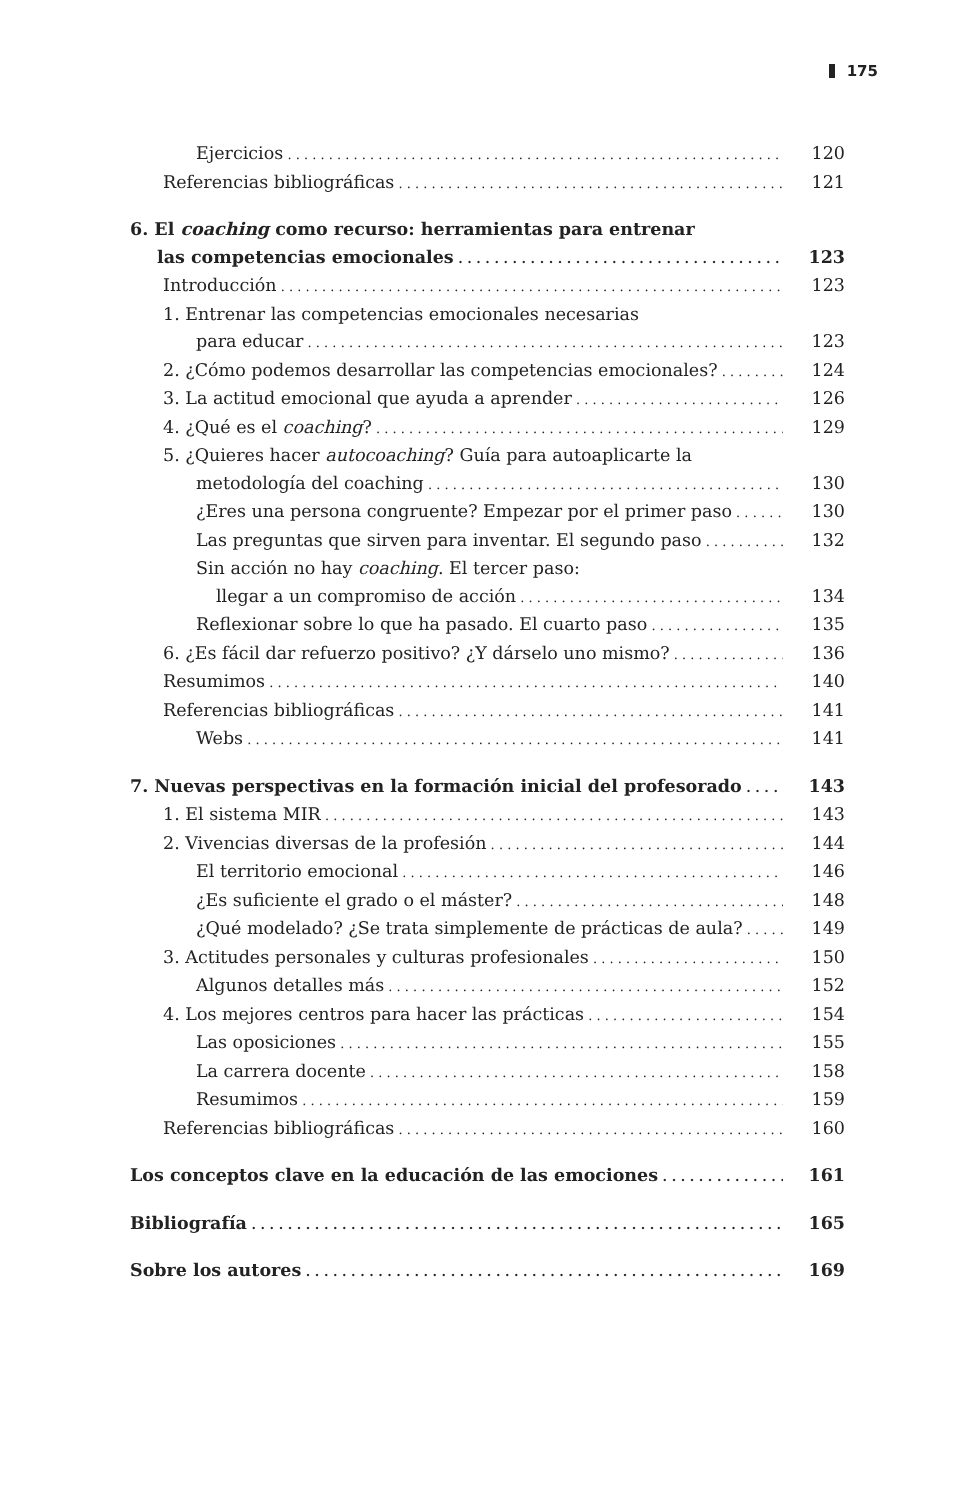175
Ejercicios 120
Referencias bibliográficas 121
6. El coaching como recurso: herramientas para entrenar
las competencias emocionales 123
Introducción 123
1. Entrenar las competencias emocionales necesarias
para educar 123
2. ¿Cómo podemos desarrollar las competencias emocionales? 124
3. La actitud emocional que ayuda a aprender 126
4. ¿Qué es el coaching? 129
5. ¿Quieres hacer autocoaching? Guía para autoaplicarte la
metodología del coaching 130
¿Eres una persona congruente? Empezar por el primer paso 130
Las preguntas que sirven para inventar. El segundo paso 132
Sin acción no hay coaching. El tercer paso:
llegar a un compromiso de acción 134
Reflexionar sobre lo que ha pasado. El cuarto paso 135
6. ¿Es fácil dar refuerzo positivo? ¿Y dárselo uno mismo? 136
Resumimos 140
Referencias bibliográficas 141
Webs 141
7. Nuevas perspectivas en la formación inicial del profesorado 143
1. El sistema MIR 143
2. Vivencias diversas de la profesión 144
El territorio emocional 146
¿Es suficiente el grado o el máster? 148
¿Qué modelado? ¿Se trata simplemente de prácticas de aula? 149
3. Actitudes personales y culturas profesionales 150
Algunos detalles más 152
4. Los mejores centros para hacer las prácticas 154
Las oposiciones 155
La carrera docente 158
Resumimos 159
Referencias bibliográficas 160
Los conceptos clave en la educación de las emociones 161
Bibliografía 165
Sobre los autores 169